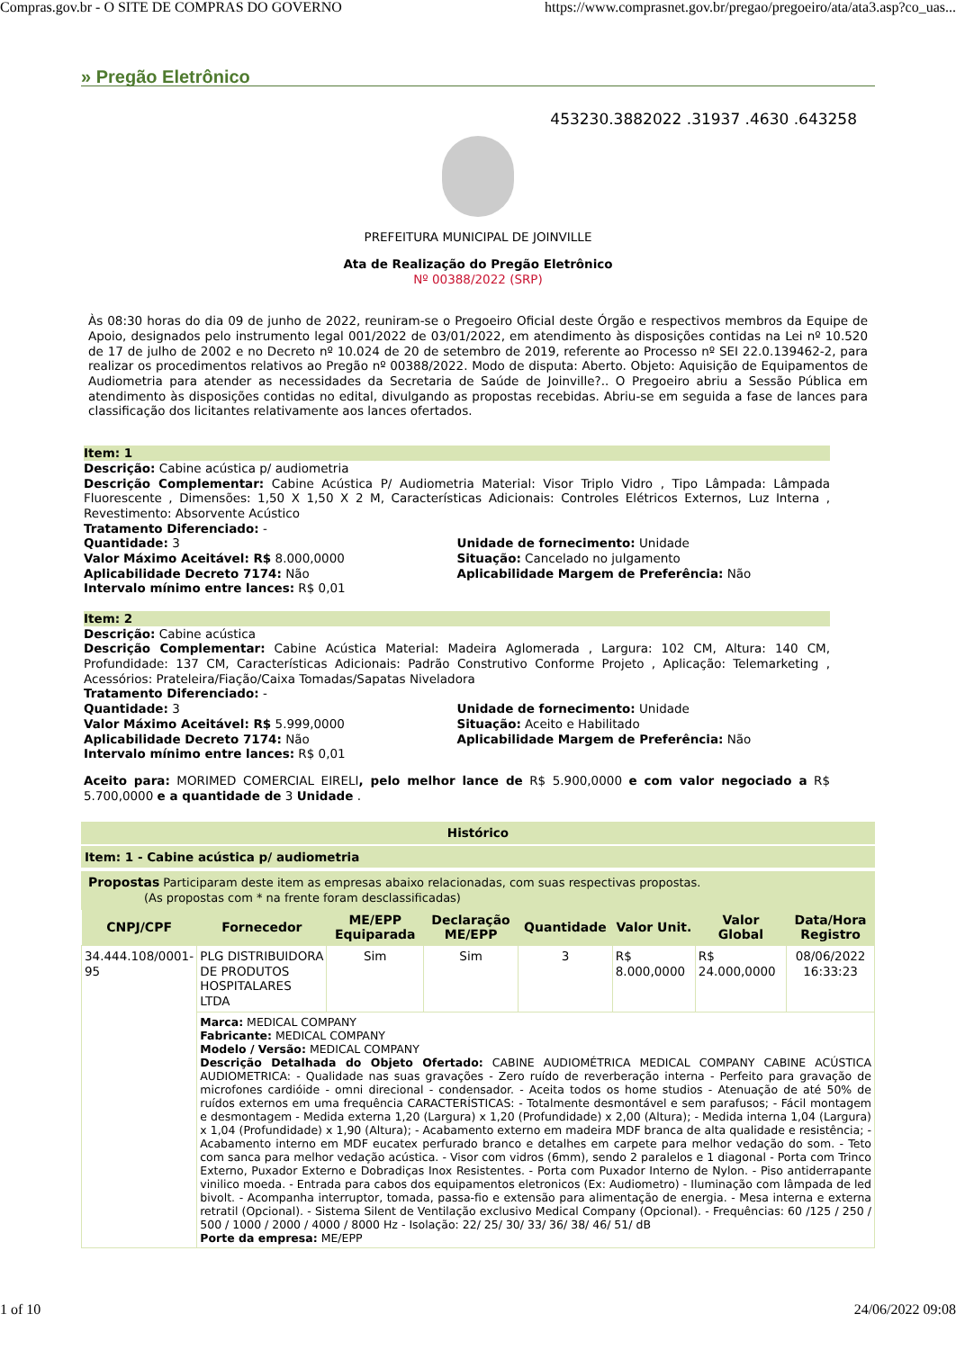Compras.gov.br - O SITE DE COMPRAS DO GOVERNO https://www.comprasnet.gov.br/pregao/pregoeiro/ata/ata3.asp?co_uas...
» Pregão Eletrônico
453230.3882022 .31937 .4630 .643258
PREFEITURA MUNICIPAL DE JOINVILLE
Ata de Realização do Pregão Eletrônico
Nº 00388/2022 (SRP)
Às 08:30 horas do dia 09 de junho de 2022, reuniram-se o Pregoeiro Oficial deste Órgão e respectivos membros da Equipe de Apoio, designados pelo instrumento legal 001/2022 de 03/01/2022, em atendimento às disposições contidas na Lei nº 10.520 de 17 de julho de 2002 e no Decreto nº 10.024 de 20 de setembro de 2019, referente ao Processo nº SEI 22.0.139462-2, para realizar os procedimentos relativos ao Pregão nº 00388/2022. Modo de disputa: Aberto. Objeto: Aquisição de Equipamentos de Audiometria para atender as necessidades da Secretaria de Saúde de Joinville?.. O Pregoeiro abriu a Sessão Pública em atendimento às disposições contidas no edital, divulgando as propostas recebidas. Abriu-se em seguida a fase de lances para classificação dos licitantes relativamente aos lances ofertados.
Item: 1
Descrição: Cabine acústica p/ audiometria
Descrição Complementar: Cabine Acústica P/ Audiometria Material: Visor Triplo Vidro , Tipo Lâmpada: Lâmpada Fluorescente , Dimensões: 1,50 X 1,50 X 2 M, Características Adicionais: Controles Elétricos Externos, Luz Interna , Revestimento: Absorvente Acústico
Tratamento Diferenciado: -
Quantidade: 3
Valor Máximo Aceitável: R$ 8.000,0000
Aplicabilidade Decreto 7174: Não
Intervalo mínimo entre lances: R$ 0,01
Unidade de fornecimento: Unidade
Situação: Cancelado no julgamento
Aplicabilidade Margem de Preferência: Não
Item: 2
Descrição: Cabine acústica
Descrição Complementar: Cabine Acústica Material: Madeira Aglomerada , Largura: 102 CM, Altura: 140 CM, Profundidade: 137 CM, Características Adicionais: Padrão Construtivo Conforme Projeto , Aplicação: Telemarketing , Acessórios: Prateleira/Fiação/Caixa Tomadas/Sapatas Niveladora
Tratamento Diferenciado: -
Quantidade: 3
Valor Máximo Aceitável: R$ 5.999,0000
Aplicabilidade Decreto 7174: Não
Intervalo mínimo entre lances: R$ 0,01
Unidade de fornecimento: Unidade
Situação: Aceito e Habilitado
Aplicabilidade Margem de Preferência: Não
Aceito para: MORIMED COMERCIAL EIRELI, pelo melhor lance de R$ 5.900,0000 e com valor negociado a R$ 5.700,0000 e a quantidade de 3 Unidade .
Histórico
Item: 1 - Cabine acústica p/ audiometria
Propostas Participaram deste item as empresas abaixo relacionadas, com suas respectivas propostas.
(As propostas com * na frente foram desclassificadas)
| CNPJ/CPF | Fornecedor | ME/EPP Equiparada | Declaração ME/EPP | Quantidade | Valor Unit. | Valor Global | Data/Hora Registro |
| --- | --- | --- | --- | --- | --- | --- | --- |
| 34.444.108/0001-95 | PLG DISTRIBUIDORA DE PRODUTOS HOSPITALARES LTDA | Sim | Sim | 3 | R$ 8.000,0000 | R$ 24.000,0000 | 08/06/2022 16:33:23 |
| | Marca: MEDICAL COMPANY Fabricante: MEDICAL COMPANY Modelo / Versão: MEDICAL COMPANY Descrição Detalhada do Objeto Ofertado: CABINE AUDIOMÉTRICA MEDICAL COMPANY CABINE ACÚSTICA AUDIOMETRICA: - Qualidade nas suas gravações - Zero ruído de reverberação interna - Perfeito para gravação de microfones cardióide - omni direcional - condensador. - Aceita todos os home studios - Atenuação de até 50% de ruídos externos em uma frequência CARACTERÍSTICAS: - Totalmente desmontável e sem parafusos; - Fácil montagem e desmontagem - Medida externa 1,20 (Largura) x 1,20 (Profundidade) x 2,00 (Altura); - Medida interna 1,04 (Largura) x 1,04 (Profundidade) x 1,90 (Altura); - Acabamento externo em madeira MDF branca de alta qualidade e resistência; - Acabamento interno em MDF eucatex perfurado branco e detalhes em carpete para melhor vedação do som. - Teto com sanca para melhor vedação acústica. - Visor com vidros (6mm), sendo 2 paralelos e 1 diagonal - Porta com Trinco Externo, Puxador Externo e Dobradiças Inox Resistentes. - Porta com Puxador Interno de Nylon. - Piso antiderrapante vinilico moeda. - Entrada para cabos dos equipamentos eletronicos (Ex: Audiometro) - Iluminação com lâmpada de led bivolt. - Acompanha interruptor, tomada, passa-fio e extensão para alimentação de energia. - Mesa interna e externa retratil (Opcional). - Sistema Silent de Ventilação exclusivo Medical Company (Opcional). - Frequências: 60 /125 / 250 / 500 / 1000 / 2000 / 4000 / 8000 Hz - Isolação: 22/ 25/ 30/ 33/ 36/ 38/ 46/ 51/ dB Porte da empresa: ME/EPP | | | | | | |
1 of 10 24/06/2022 09:08